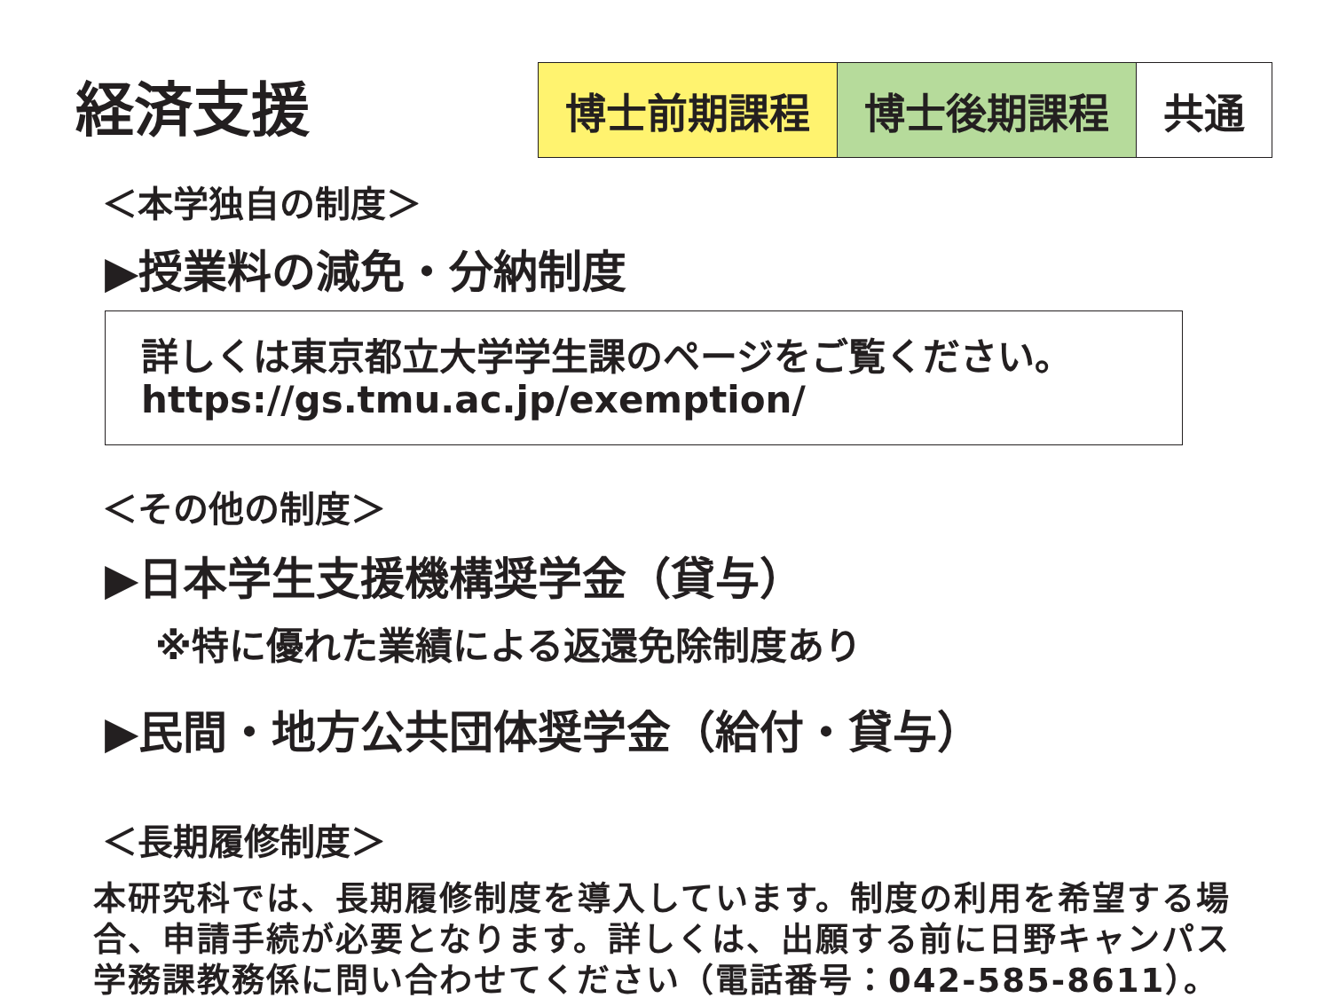経済支援
博士前期課程 博士後期課程 共通
＜本学独自の制度＞
▶授業料の減免・分納制度
詳しくは東京都立大学学生課のページをご覧ください。
https://gs.tmu.ac.jp/exemption/
＜その他の制度＞
▶日本学生支援機構奨学金（貸与）
※特に優れた業績による返還免除制度あり
▶民間・地方公共団体奨学金（給付・貸与）
＜長期履修制度＞
本研究科では、長期履修制度を導入しています。制度の利用を希望する場合、申請手続が必要となります。詳しくは、出願する前に日野キャンパス学務課教務係に問い合わせてください（電話番号：042-585-8611）。